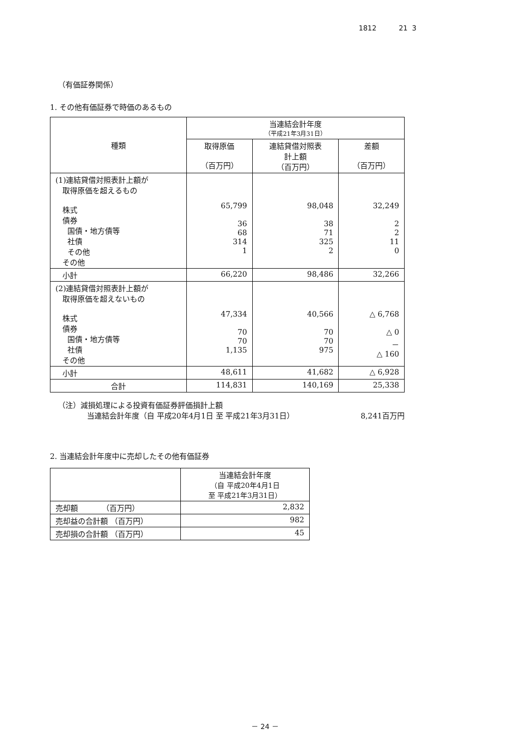1812 21 3
（有価証券関係）
1. その他有価証券で時価のあるもの
| 種類 | 当連結会計年度 （平成21年3月31日） | | |
| --- | --- | --- | --- |
| | 取得原価 （百万円） | 連結貸借対照表 計上額 （百万円） | 差額 （百万円） |
| (1)連結貸借対照表計上額が 取得原価を超えるもの 株式 債券 国債・地方債等 社債 その他 その他 | 65,799 36 68 314 1 | 98,048 38 71 325 2 | 32,249 2 2 11 0 |
| 小計 | 66,220 | 98,486 | 32,266 |
| (2)連結貸借対照表計上額が 取得原価を超えないもの 株式 債券 国債・地方債等 社債 その他 | 47,334 70 70 1,135 | 40,566 70 70 975 | △ 6,768 △ 0 － △ 160 |
| 小計 | 48,611 | 41,682 | △ 6,928 |
| 合計 | 114,831 | 140,169 | 25,338 |
（注）減損処理による投資有価証券評価損計上額
当連結会計年度（自 平成20年4月1日 至 平成21年3月31日） 8,241百万円
2. 当連結会計年度中に売却したその他有価証券
| | 当連結会計年度 （自 平成20年4月1日 至 平成21年3月31日） |
| --- | --- |
| 売却額 （百万円） | 2,832 |
| 売却益の合計額 （百万円） | 982 |
| 売却損の合計額 （百万円） | 45 |
－ 24 －